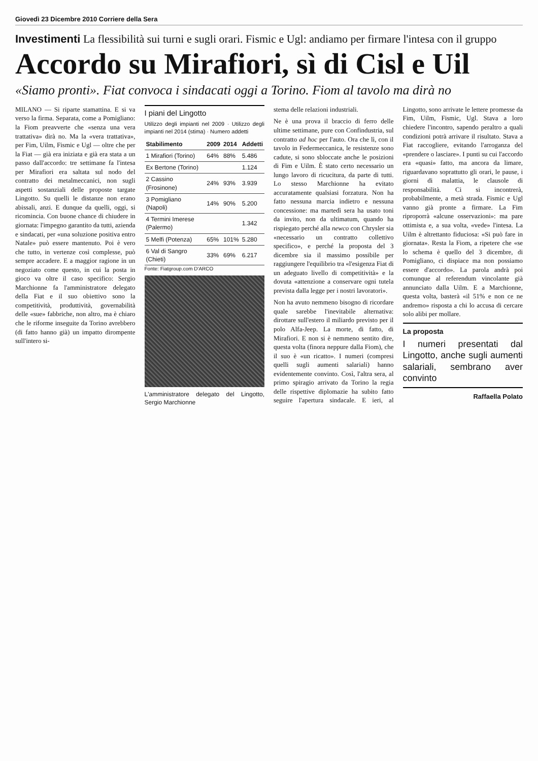Giovedì 23 Dicembre 2010 Corriere della Sera
Investimenti La flessibilità sui turni e sugli orari. Fismic e Ugl: andiamo per firmare l'intesa con il gruppo
Accordo su Mirafiori, sì di Cisl e Uil
«Siamo pronti». Fiat convoca i sindacati oggi a Torino. Fiom al tavolo ma dirà no
MILANO — Si riparte stamattina. E si va verso la firma. Separata, come a Pomigliano: la Fiom preavverte che «senza una vera trattativa» dirà no. Ma la «vera trattativa», per Fim, Uilm, Fismic e Ugl — oltre che per la Fiat — già era iniziata e già era stata a un passo dall'accordo: tre settimane fa l'intesa per Mirafiori era saltata sul nodo del contratto dei metalmeccanici, non sugli aspetti sostanziali delle proposte targate Lingotto. Su quelli le distanze non erano abissali, anzi. E dunque da quelli, oggi, si ricomincia. Con buone chance di chiudere in giornata: l'impegno garantito da tutti, azienda e sindacati, per «una soluzione positiva entro Natale» può essere mantenuto. Poi è vero che tutto, in vertenze così complesse, può sempre accadere. E a maggior ragione in un negoziato come questo, in cui la posta in gioco va oltre il caso specifico: Sergio Marchionne fa l'amministratore delegato della Fiat e il suo obiettivo sono la competitività, produttività, governabilità delle «sue» fabbriche, non altro, ma è chiaro che le riforme inseguite da Torino avrebbero (di fatto hanno già) un impatto dirompente sull'intero si-
I piani del Lingotto
Utilizzo degli impianti nel 2009 · Utilizzo degli impianti nel 2014 (stima) · Numero addetti
| Stabilimento | 2009 | 2014 | Addetti |
| --- | --- | --- | --- |
| 1 Mirafiori (Torino) | 64% | 88% | 5.486 |
| Ex Bertone (Torino) | | | 1.124 |
| 2 Cassino (Frosinone) | 24% | 93% | 3.939 |
| 3 Pomigliano (Napoli) | 14% | 90% | 5.200 |
| 4 Termini Imerese (Palermo) | | | 1.342 |
| 5 Melfi (Potenza) | 65% | 101% | 5.280 |
| 6 Val di Sangro (Chieti) | 33% | 69% | 6.217 |
Fonte: Fiatgroup.com D'ARCO
L'amministratore delegato del Lingotto, Sergio Marchionne
stema delle relazioni industriali.
Ne è una prova il braccio di ferro delle ultime settimane, pure con Confindustria, sul contratto ad hoc per l'auto. Ora che lì, con il tavolo in Federmeccanica, le resistenze sono cadute, si sono sbloccate anche le posizioni di Fim e Uilm. È stato certo necessario un lungo lavoro di ricucitura, da parte di tutti. Lo stesso Marchionne ha evitato accuratamente qualsiasi forzatura. Non ha fatto nessuna marcia indietro e nessuna concessione: ma martedì sera ha usato toni da invito, non da ultimatum, quando ha rispiegato perché alla newco con Chrysler sia «necessario un contratto collettivo specifico», e perché la proposta del 3 dicembre sia il massimo possibile per raggiungere l'equilibrio tra «l'esigenza Fiat di un adeguato livello di competitività» e la dovuta «attenzione a conservare ogni tutela prevista dalla legge per i nostri lavoratori».
Non ha avuto nemmeno bisogno di ricordare quale sarebbe l'inevitabile alternativa: dirottare sull'estero il miliardo previsto per il polo Alfa-Jeep. La morte, di fatto, di Mirafiori. E non si è nemmeno sentito dire, questa volta (finora neppure dalla Fiom), che il suo è «un ricatto». I numeri (compresi quelli sugli aumenti salariali) hanno evidentemente convinto. Così, l'altra sera, al primo spiragio arrivato da Torino la regia delle rispettive diplomazie ha subito fatto seguire l'apertura sindacale. E ieri, al Lingotto, sono arrivate le lettere promesse da Fim, Uilm, Fismic, Ugl. Stava a loro chiedere l'incontro, sapendo peraltro a quali condizioni potrà arrivare il risultato. Stava a Fiat raccogliere, evitando l'arroganza del «prendere o lasciare». I punti su cui l'accordo era «quasi» fatto, ma ancora da limare, riguardavano soprattutto gli orari, le pause, i giorni di malattia, le clausole di responsabilità. Ci si incontrerà, probabilmente, a metà strada. Fismic e Ugl vanno già pronte a firmare. La Fim riproporrà «alcune osservazioni»: ma pare ottimista e, a sua volta, «vede» l'intesa. La Uilm è altrettanto fiduciosa: «Si può fare in giornata». Resta la Fiom, a ripetere che «se lo schema è quello del 3 dicembre, di Pomigliano, ci dispiace ma non possiamo essere d'accordo». La parola andrà poi comunque al referendum vincolante già annunciato dalla Uilm. E a Marchionne, questa volta, basterà «il 51% e non ce ne andremo» risposta a chi lo accusa di cercare solo alibi per mollare.
La proposta
I numeri presentati dal Lingotto, anche sugli aumenti salariali, sembrano aver convinto
Raffaella Polato